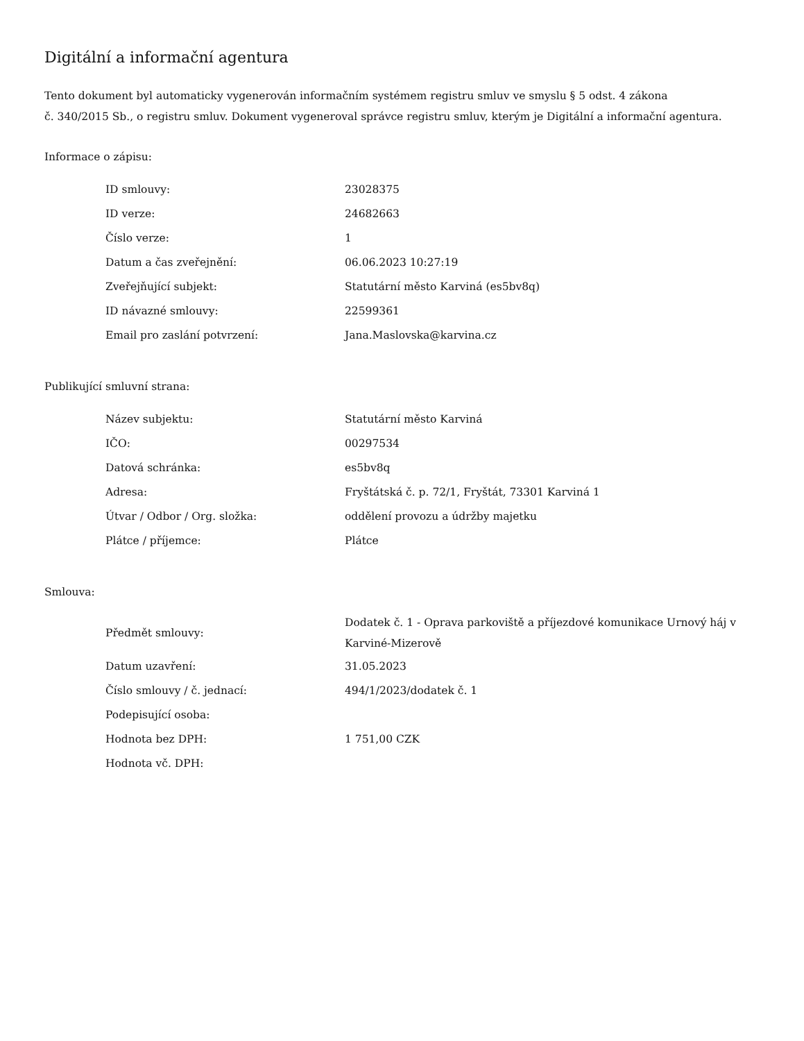Digitální a informační agentura
Tento dokument byl automaticky vygenerován informačním systémem registru smluv ve smyslu § 5 odst. 4 zákona
č. 340/2015 Sb., o registru smluv. Dokument vygeneroval správce registru smluv, kterým je Digitální a informační agentura.
Informace o zápisu:
| ID smlouvy: | 23028375 |
| ID verze: | 24682663 |
| Číslo verze: | 1 |
| Datum a čas zveřejnění: | 06.06.2023 10:27:19 |
| Zveřejňující subjekt: | Statutární město Karviná (es5bv8q) |
| ID návazné smlouvy: | 22599361 |
| Email pro zaslání potvrzení: | Jana.Maslovska@karvina.cz |
Publikující smluvní strana:
| Název subjektu: | Statutární město Karviná |
| IČO: | 00297534 |
| Datová schránka: | es5bv8q |
| Adresa: | Fryštátská č. p. 72/1, Fryštát, 73301 Karviná 1 |
| Útvar / Odbor / Org. složka: | oddělení provozu a údržby majetku |
| Plátce / příjemce: | Plátce |
Smlouva:
| Předmět smlouvy: | Dodatek č. 1 - Oprava parkoviště a příjezdové komunikace Urnový háj v Karviné-Mizerově |
| Datum uzavření: | 31.05.2023 |
| Číslo smlouvy / č. jednací: | 494/1/2023/dodatek č. 1 |
| Podepisující osoba: | |
| Hodnota bez DPH: | 1 751,00 CZK |
| Hodnota vč. DPH: | |